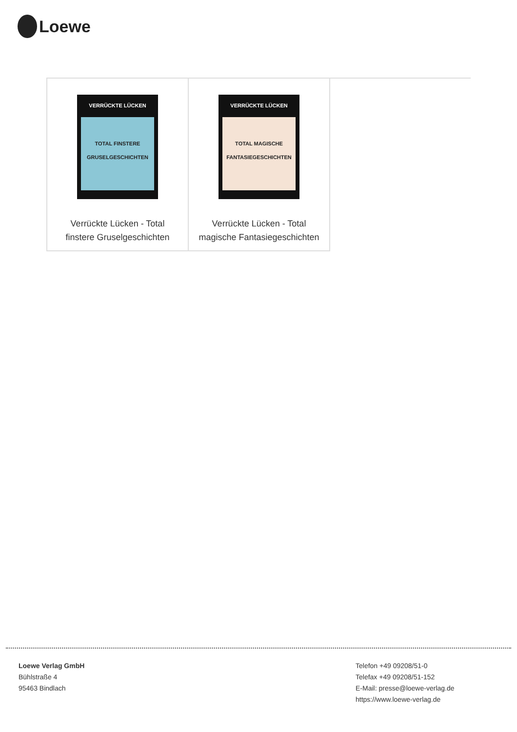Loewe
| VERRÜCKTE LÜCKEN TOTAL FINSTERE GRUSELGESCHICHTEN Verrückte Lücken - Total finstere Gruselgeschichten | VERRÜCKTE LÜCKEN TOTAL MAGISCHE FANTASIEGESCHICHTEN Verrückte Lücken - Total magische Fantasiegeschichten | |
Loewe Verlag GmbH
Bühlstraße 4
95463 Bindlach
Telefon +49 09208/51-0
Telefax +49 09208/51-152
E-Mail: presse@loewe-verlag.de
https://www.loewe-verlag.de